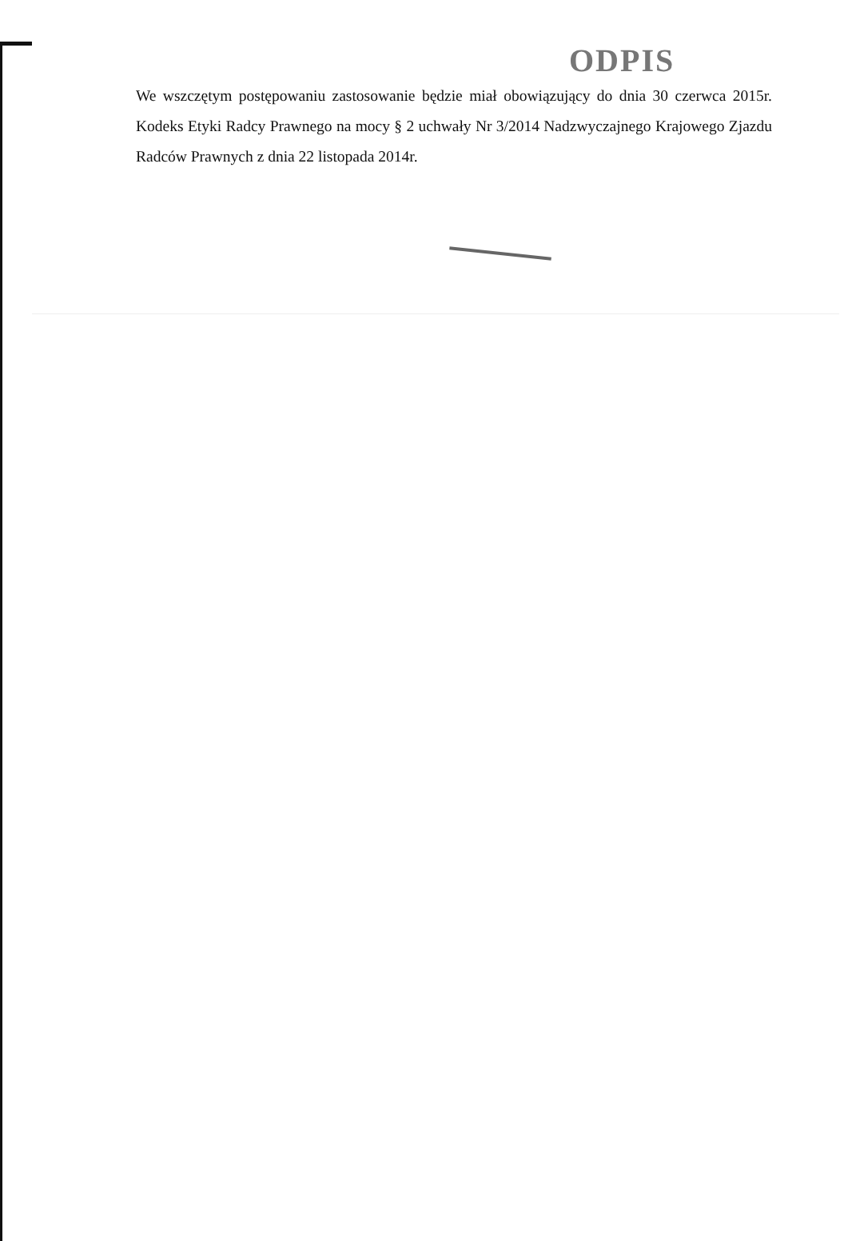ODPIS
We wszczętym postępowaniu zastosowanie będzie miał obowiązujący do dnia 30 czerwca 2015r. Kodeks Etyki Radcy Prawnego na mocy § 2 uchwały Nr 3/2014 Nadzwyczajnego Krajowego Zjazdu Radców Prawnych z dnia 22 listopada 2014r.